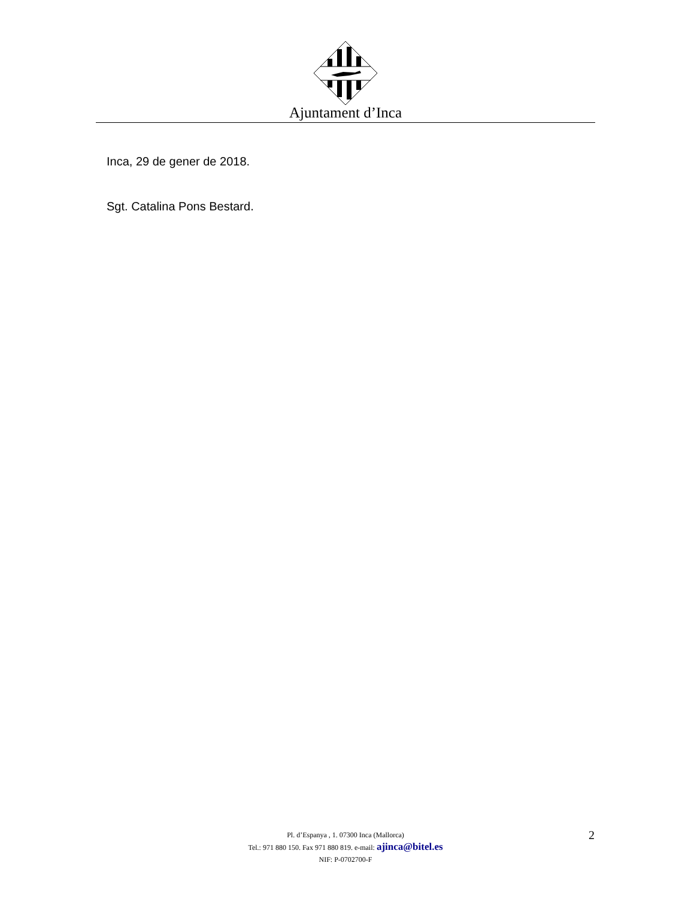Ajuntament d’Inca
Inca, 29 de gener de 2018.
Sgt. Catalina Pons Bestard.
Pl. d’Espanya , 1. 07300 Inca (Mallorca)
Tel.: 971 880 150. Fax 971 880 819. e-mail: ajinca@bitel.es
NIF: P-0702700-F
2